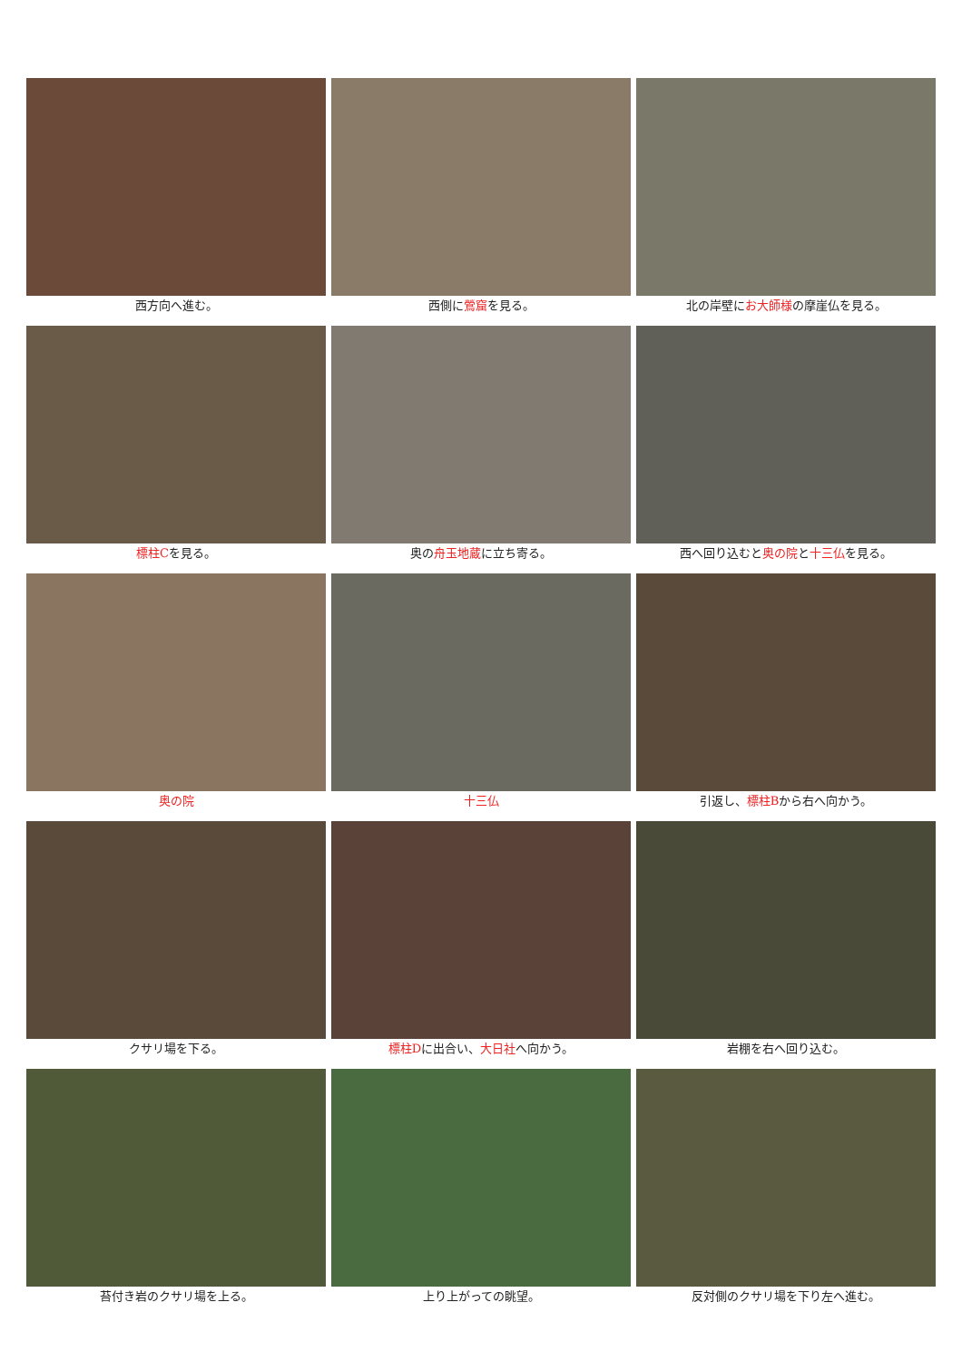西方向へ進む。
西側に鶯窟を見る。
北の岸壁にお大師様の摩崖仏を見る。
標柱Cを見る。
奥の舟玉地蔵に立ち寄る。
西へ回り込むと奥の院と十三仏を見る。
奥の院
十三仏
引返し、標柱Bから右へ向かう。
クサリ場を下る。
標柱Dに出合い、大日社へ向かう。
岩棚を右へ回り込む。
苔付き岩のクサリ場を上る。
上り上がっての眺望。
反対側のクサリ場を下り左へ進む。